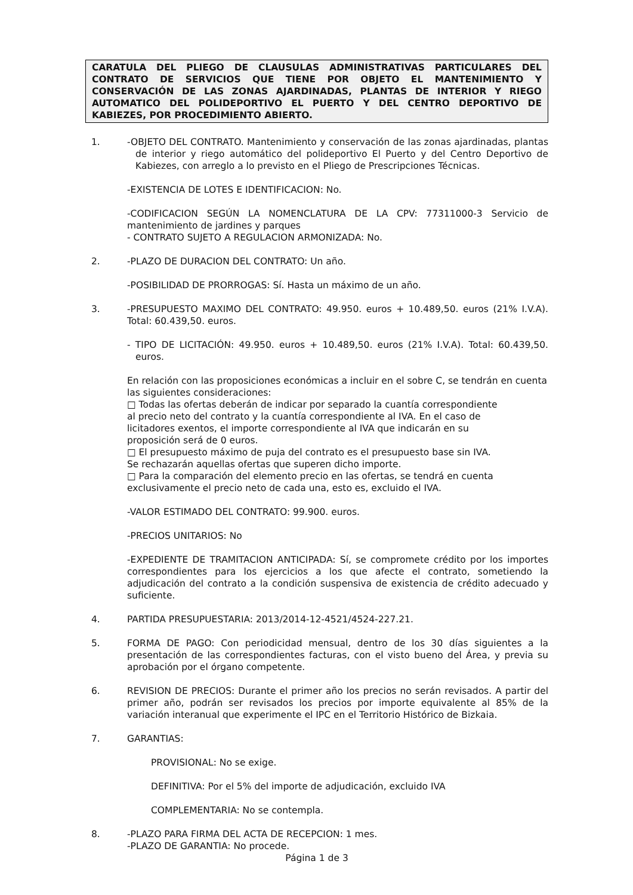CARATULA DEL PLIEGO DE CLAUSULAS ADMINISTRATIVAS PARTICULARES DEL CONTRATO DE SERVICIOS QUE TIENE POR OBJETO EL MANTENIMIENTO Y CONSERVACIÓN DE LAS ZONAS AJARDINADAS, PLANTAS DE INTERIOR Y RIEGO AUTOMATICO DEL POLIDEPORTIVO EL PUERTO Y DEL CENTRO DEPORTIVO DE KABIEZES, POR PROCEDIMIENTO ABIERTO.
1. -OBJETO DEL CONTRATO. Mantenimiento y conservación de las zonas ajardinadas, plantas de interior y riego automático del polideportivo El Puerto y del Centro Deportivo de Kabiezes, con arreglo a lo previsto en el Pliego de Prescripciones Técnicas.
-EXISTENCIA DE LOTES E IDENTIFICACION: No.
-CODIFICACION SEGÚN LA NOMENCLATURA DE LA CPV: 77311000-3 Servicio de mantenimiento de jardines y parques
- CONTRATO SUJETO A REGULACION ARMONIZADA: No.
2. -PLAZO DE DURACION DEL CONTRATO: Un año.
-POSIBILIDAD DE PRORROGAS: Sí. Hasta un máximo de un año.
3. -PRESUPUESTO MAXIMO DEL CONTRATO: 49.950. euros + 10.489,50. euros (21% I.V.A). Total: 60.439,50. euros.
- TIPO DE LICITACIÓN: 49.950. euros + 10.489,50. euros (21% I.V.A). Total: 60.439,50. euros.
En relación con las proposiciones económicas a incluir en el sobre C, se tendrán en cuenta las siguientes consideraciones:
□ Todas las ofertas deberán de indicar por separado la cuantía correspondiente
al precio neto del contrato y la cuantía correspondiente al IVA. En el caso de
licitadores exentos, el importe correspondiente al IVA que indicarán en su
proposición será de 0 euros.
□ El presupuesto máximo de puja del contrato es el presupuesto base sin IVA.
Se rechazarán aquellas ofertas que superen dicho importe.
□ Para la comparación del elemento precio en las ofertas, se tendrá en cuenta
exclusivamente el precio neto de cada una, esto es, excluido el IVA.
-VALOR ESTIMADO DEL CONTRATO: 99.900. euros.
-PRECIOS UNITARIOS: No
-EXPEDIENTE DE TRAMITACION ANTICIPADA: Sí, se compromete crédito por los importes correspondientes para los ejercicios a los que afecte el contrato, sometiendo la adjudicación del contrato a la condición suspensiva de existencia de crédito adecuado y suficiente.
4. PARTIDA PRESUPUESTARIA: 2013/2014-12-4521/4524-227.21.
5. FORMA DE PAGO: Con periodicidad mensual, dentro de los 30 días siguientes a la presentación de las correspondientes facturas, con el visto bueno del Área, y previa su aprobación por el órgano competente.
6. REVISION DE PRECIOS: Durante el primer año los precios no serán revisados. A partir del primer año, podrán ser revisados los precios por importe equivalente al 85% de la variación interanual que experimente el IPC en el Territorio Histórico de Bizkaia.
7. GARANTIAS:
PROVISIONAL: No se exige.
DEFINITIVA: Por el 5% del importe de adjudicación, excluido IVA
COMPLEMENTARIA: No se contempla.
8. -PLAZO PARA FIRMA DEL ACTA DE RECEPCION: 1 mes.
-PLAZO DE GARANTIA: No procede.
Página 1 de 3